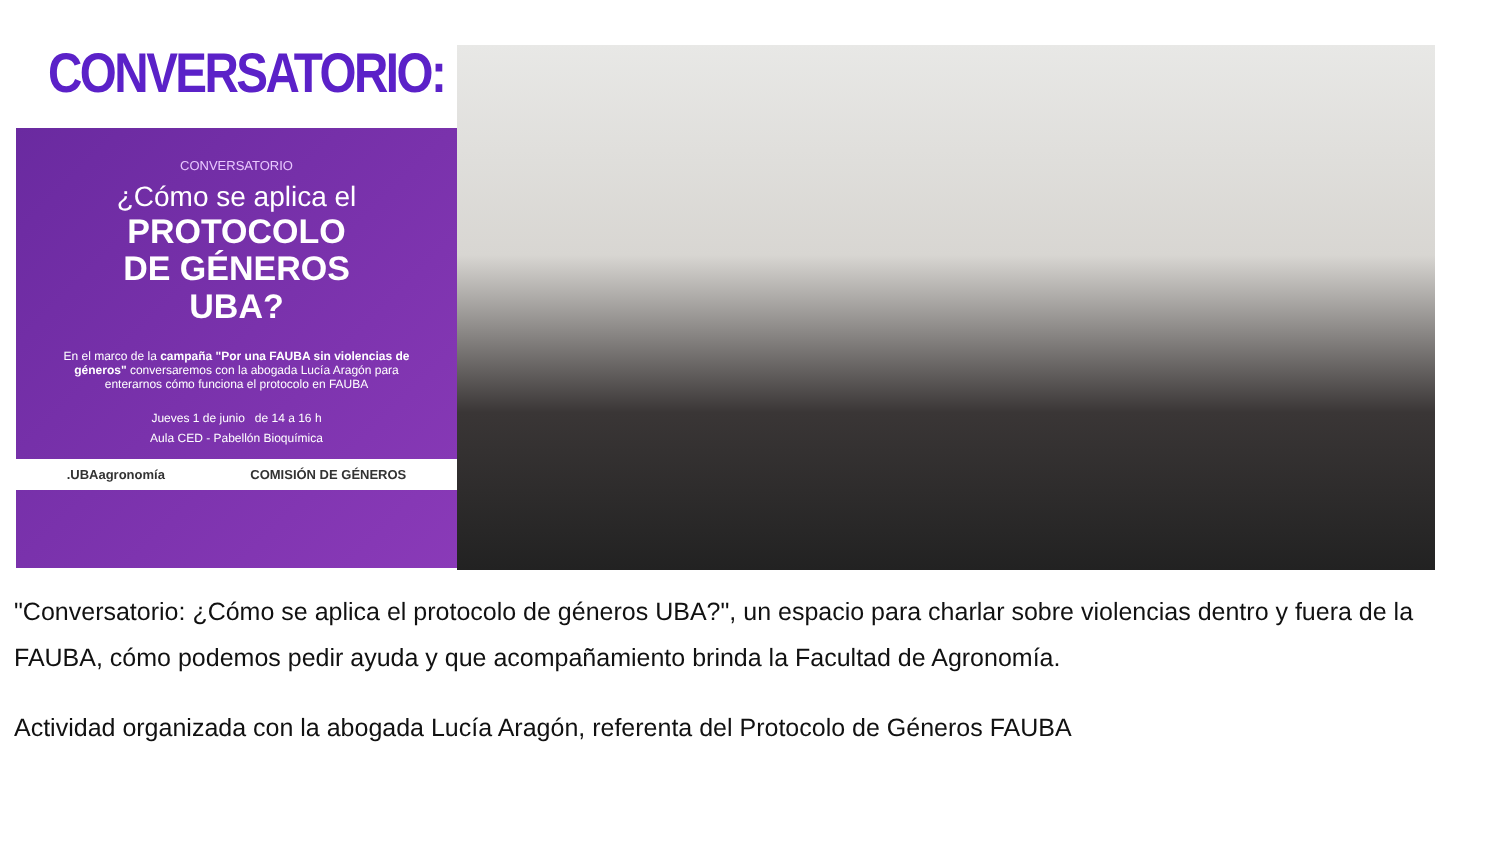CONVERSATORIO:
CONVERSATORIO
¿Cómo se aplica el
PROTOCOLO
DE GÉNEROS
UBA?
En el marco de la campaña "Por una FAUBA sin violencias de géneros" conversaremos con la abogada Lucía Aragón para enterarnos cómo funciona el protocolo en FAUBA
Jueves 1 de junio de 14 a 16 h
Aula CED - Pabellón Bioquímica
.UBAagronomía COMISIÓN DE GÉNEROS
"Conversatorio: ¿Cómo se aplica el protocolo de géneros UBA?", un espacio para charlar sobre violencias dentro y fuera de la FAUBA, cómo podemos pedir ayuda y que acompañamiento brinda la Facultad de Agronomía.
Actividad organizada con la abogada Lucía Aragón, referenta del Protocolo de Géneros FAUBA